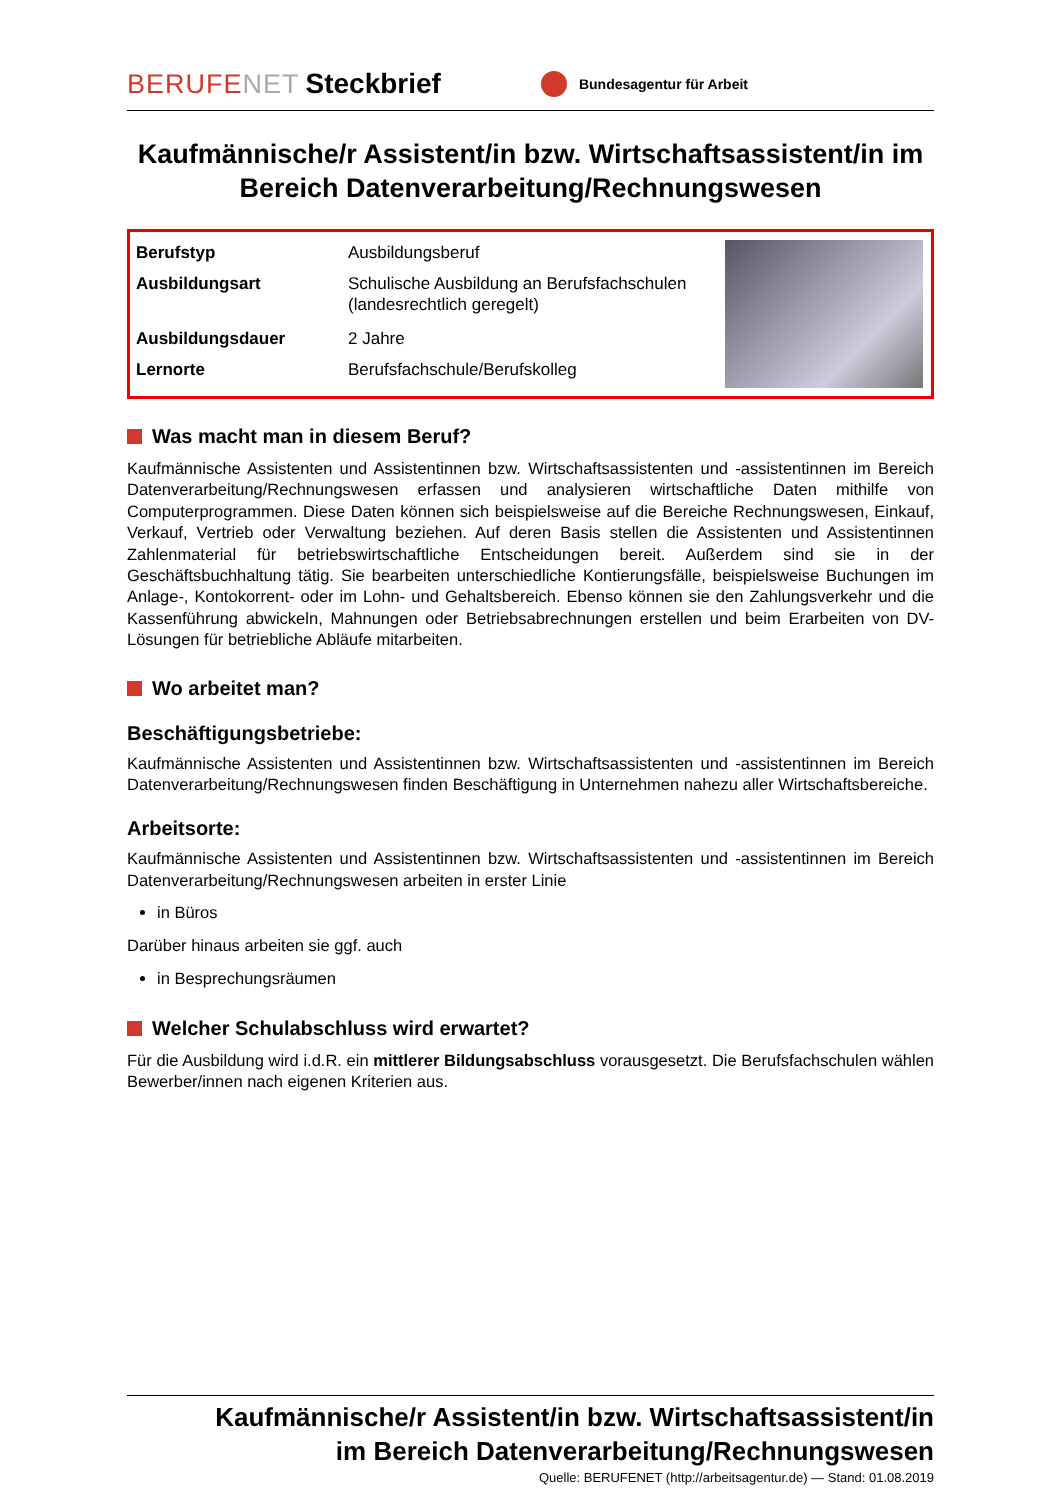BERUFENET Steckbrief Bundesagentur für Arbeit
Kaufmännische/r Assistent/in bzw. Wirtschaftsassistent/in im Bereich Datenverarbeitung/Rechnungswesen
| Berufstyp | Ausbildungsberuf |
| Ausbildungsart | Schulische Ausbildung an Berufsfachschulen (landesrechtlich geregelt) |
| Ausbildungsdauer | 2 Jahre |
| Lernorte | Berufsfachschule/Berufskolleg |
Was macht man in diesem Beruf?
Kaufmännische Assistenten und Assistentinnen bzw. Wirtschaftsassistenten und -assistentinnen im Bereich Datenverarbeitung/Rechnungswesen erfassen und analysieren wirtschaftliche Daten mithilfe von Computerprogrammen. Diese Daten können sich beispielsweise auf die Bereiche Rechnungswesen, Einkauf, Verkauf, Vertrieb oder Verwaltung beziehen. Auf deren Basis stellen die Assistenten und Assistentinnen Zahlenmaterial für betriebswirtschaftliche Entscheidungen bereit. Außerdem sind sie in der Geschäftsbuchhaltung tätig. Sie bearbeiten unterschiedliche Kontierungsfälle, beispielsweise Buchungen im Anlage-, Kontokorrent- oder im Lohn- und Gehaltsbereich. Ebenso können sie den Zahlungsverkehr und die Kassenführung abwickeln, Mahnungen oder Betriebsabrechnungen erstellen und beim Erarbeiten von DV-Lösungen für betriebliche Abläufe mitarbeiten.
Wo arbeitet man?
Beschäftigungsbetriebe:
Kaufmännische Assistenten und Assistentinnen bzw. Wirtschaftsassistenten und -assistentinnen im Bereich Datenverarbeitung/Rechnungswesen finden Beschäftigung in Unternehmen nahezu aller Wirtschaftsbereiche.
Arbeitsorte:
Kaufmännische Assistenten und Assistentinnen bzw. Wirtschaftsassistenten und -assistentinnen im Bereich Datenverarbeitung/Rechnungswesen arbeiten in erster Linie
in Büros
Darüber hinaus arbeiten sie ggf. auch
in Besprechungsräumen
Welcher Schulabschluss wird erwartet?
Für die Ausbildung wird i.d.R. ein mittlerer Bildungsabschluss vorausgesetzt. Die Berufsfachschulen wählen Bewerber/innen nach eigenen Kriterien aus.
Kaufmännische/r Assistent/in bzw. Wirtschaftsassistent/in
im Bereich Datenverarbeitung/Rechnungswesen
Quelle: BERUFENET (http://arbeitsagentur.de) — Stand: 01.08.2019